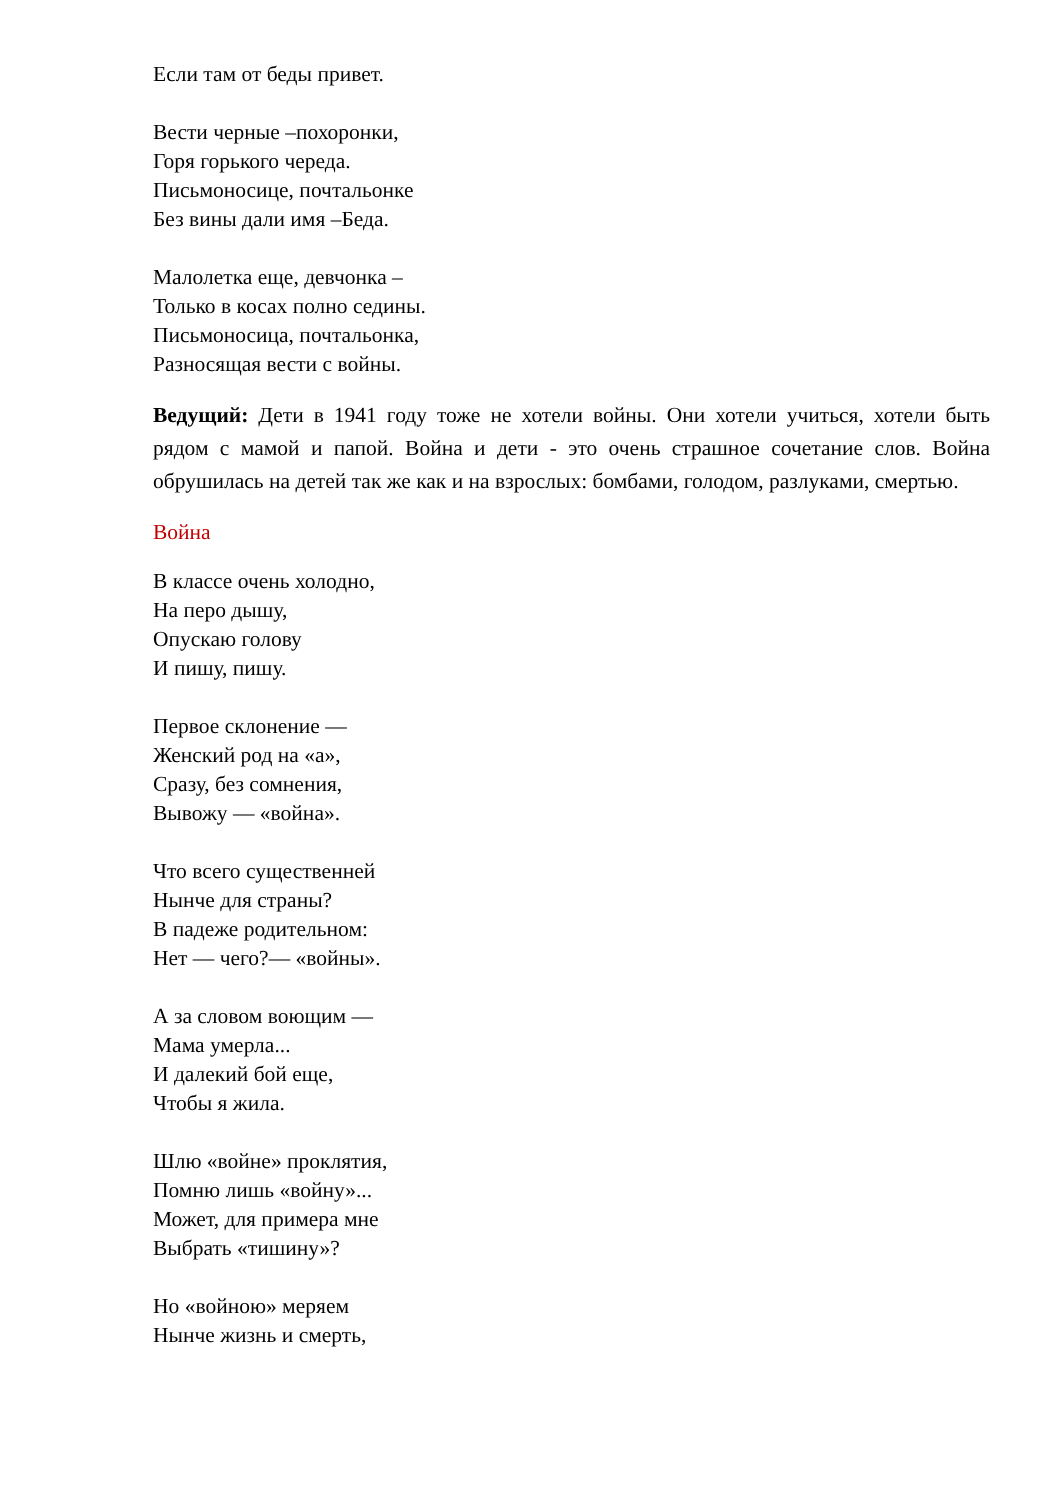Если там от беды привет.
Вести черные –похоронки,
Горя горького череда.
Письмоносице, почтальонке
Без вины дали имя –Беда.
Малолетка еще, девчонка –
Только в косах полно седины.
Письмоносица, почтальонка,
Разносящая вести с войны.
Ведущий: Дети в 1941 году тоже не хотели войны. Они хотели учиться, хотели быть рядом с мамой и папой. Война и дети - это очень страшное сочетание слов. Война обрушилась на детей так же как и на взрослых: бомбами, голодом, разлуками, смертью.
Война
В классе очень холодно,
На перо дышу,
Опускаю голову
И пишу, пишу.
Первое склонение —
Женский род на «а»,
Сразу, без сомнения,
Вывожу — «война».
Что всего существенней
Нынче для страны?
В падеже родительном:
Нет — чего?— «войны».
А за словом воющим —
Мама умерла...
И далекий бой еще,
Чтобы я жила.
Шлю «войне» проклятия,
Помню лишь «войну»...
Может, для примера мне
Выбрать «тишину»?
Но «войною» меряем
Нынче жизнь и смерть,